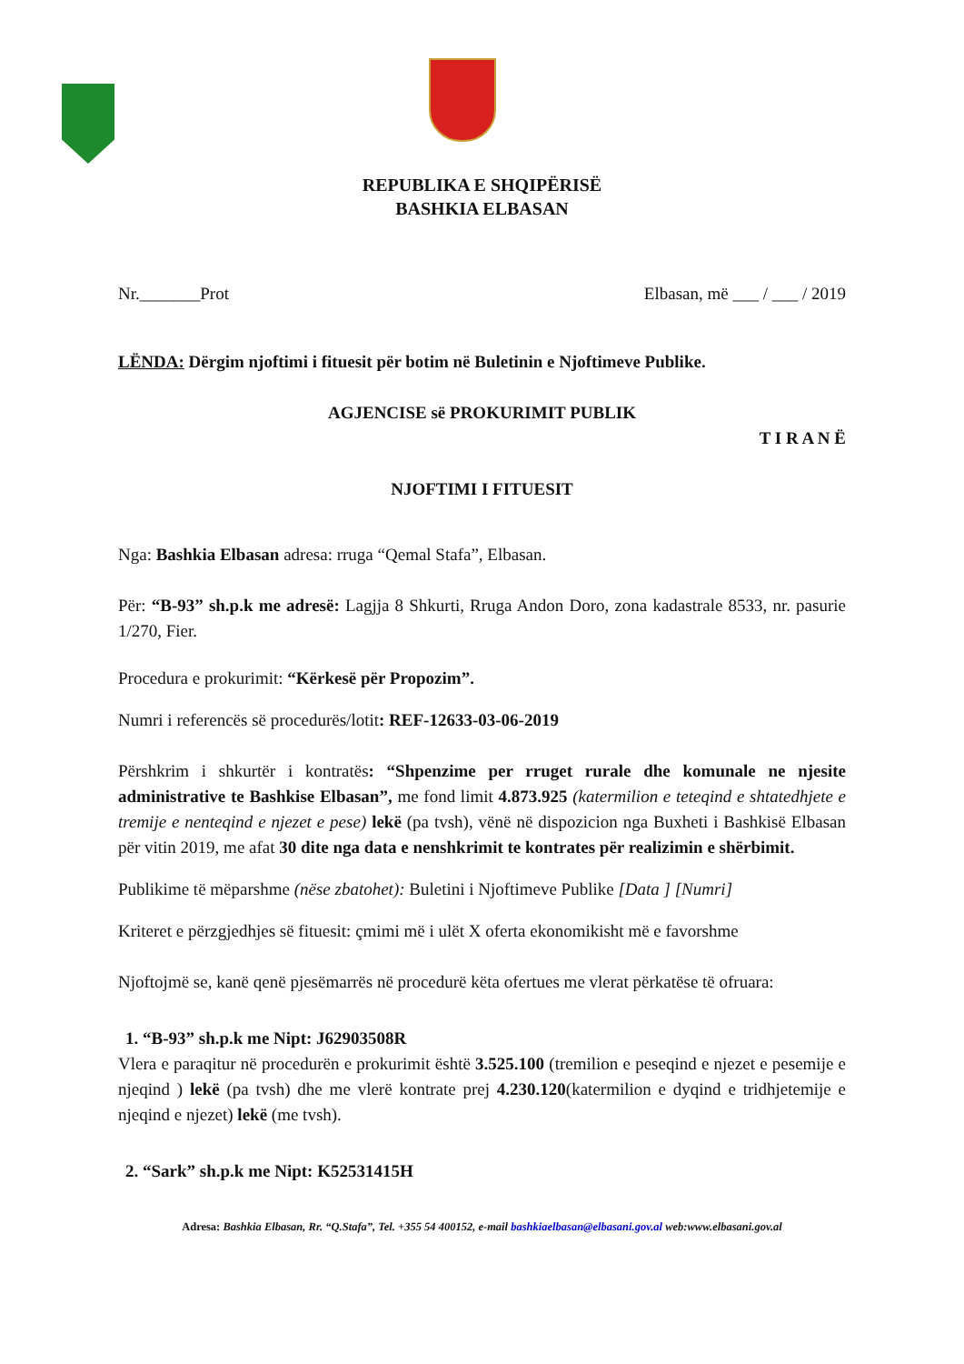REPUBLIKA E SHQIPËRISË
BASHKIA ELBASAN
Nr._______Prot Elbasan, më ___ / ___ / 2019
LËNDA: Dërgim njoftimi i fituesit për botim në Buletinin e Njoftimeve Publike.
AGJENCISE së PROKURIMIT PUBLIK
T I R A N Ë
NJOFTIMI I FITUESIT
Nga: Bashkia Elbasan adresa: rruga “Qemal Stafa”, Elbasan.
Për: “B-93” sh.p.k me adresë: Lagjja 8 Shkurti, Rruga Andon Doro, zona kadastrale 8533, nr. pasurie 1/270, Fier.
Procedura e prokurimit: “Kërkesë për Propozim”.
Numri i referencës së procedurës/lotit: REF-12633-03-06-2019
Përshkrim i shkurtër i kontratës: “Shpenzime per rruget rurale dhe komunale ne njesite administrative te Bashkise Elbasan”, me fond limit 4.873.925 (katermilion e teteqind e shtatedhjete e tremije e nenteqind e njezet e pese) lekë (pa tvsh), vënë në dispozicion nga Buxheti i Bashkisë Elbasan për vitin 2019, me afat 30 dite nga data e nenshkrimit te kontrates për realizimin e shërbimit.
Publikime të mëparshme (nëse zbatohet): Buletini i Njoftimeve Publike [Data ] [Numri]
Kriteret e përzgjedhjes së fituesit: çmimi më i ulët X oferta ekonomikisht më e favorshme
Njoftojmë se, kanë qenë pjesëmarrës në procedurë këta ofertues me vlerat përkatëse të ofruara:
1. “B-93” sh.p.k me Nipt: J62903508R
Vlera e paraqitur në procedurën e prokurimit është 3.525.100 (tremilion e peseqind e njezet e pesemije e njeqind ) lekë (pa tvsh) dhe me vlerë kontrate prej 4.230.120(katermilion e dyqind e tridhjetemije e njeqind e njezet) lekë (me tvsh).
2. “Sark” sh.p.k me Nipt: K52531415H
Adresa: Bashkia Elbasan, Rr. “Q.Stafa”, Tel. +355 54 400152, e-mail bashkiaelbasan@elbasani.gov.al web:www.elbasani.gov.al